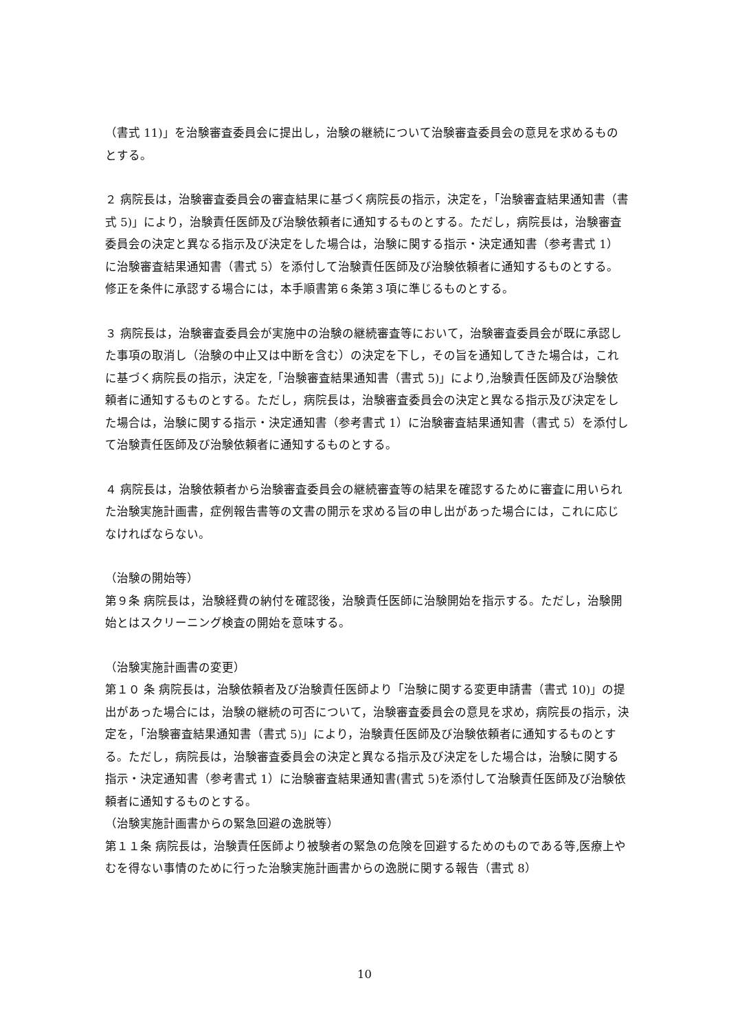（書式 11)」を治験審査委員会に提出し，治験の継続について治験審査委員会の意見を求めるものとする。
２ 病院長は，治験審査委員会の審査結果に基づく病院長の指示，決定を，「治験審査結果通知書（書式 5)」により，治験責任医師及び治験依頼者に通知するものとする。ただし，病院長は，治験審査委員会の決定と異なる指示及び決定をした場合は，治験に関する指示・決定通知書（参考書式 1）に治験審査結果通知書（書式 5）を添付して治験責任医師及び治験依頼者に通知するものとする。修正を条件に承認する場合には，本手順書第６条第３項に準じるものとする。
３ 病院長は，治験審査委員会が実施中の治験の継続審査等において，治験審査委員会が既に承認した事項の取消し（治験の中止又は中断を含む）の決定を下し，その旨を通知してきた場合は，これに基づく病院長の指示，決定を,「治験審査結果通知書（書式 5)」により,治験責任医師及び治験依頼者に通知するものとする。ただし，病院長は，治験審査委員会の決定と異なる指示及び決定をした場合は，治験に関する指示・決定通知書（参考書式 1）に治験審査結果通知書（書式 5）を添付して治験責任医師及び治験依頼者に通知するものとする。
４ 病院長は，治験依頼者から治験審査委員会の継続審査等の結果を確認するために審査に用いられた治験実施計画書，症例報告書等の文書の開示を求める旨の申し出があった場合には，これに応じなければならない。
（治験の開始等）
第９条 病院長は，治験経費の納付を確認後，治験責任医師に治験開始を指示する。ただし，治験開始とはスクリーニング検査の開始を意味する。
（治験実施計画書の変更）
第１０ 条 病院長は，治験依頼者及び治験責任医師より「治験に関する変更申請書（書式 10)」の提出があった場合には，治験の継続の可否について，治験審査委員会の意見を求め，病院長の指示，決定を，「治験審査結果通知書（書式 5)」により，治験責任医師及び治験依頼者に通知するものとする。ただし，病院長は，治験審査委員会の決定と異なる指示及び決定をした場合は，治験に関する指示・決定通知書（参考書式 1）に治験審査結果通知書(書式 5)を添付して治験責任医師及び治験依頼者に通知するものとする。
（治験実施計画書からの緊急回避の逸脱等）
第１１条 病院長は，治験責任医師より被験者の緊急の危険を回避するためのものである等,医療上やむを得ない事情のために行った治験実施計画書からの逸脱に関する報告（書式 8）
10